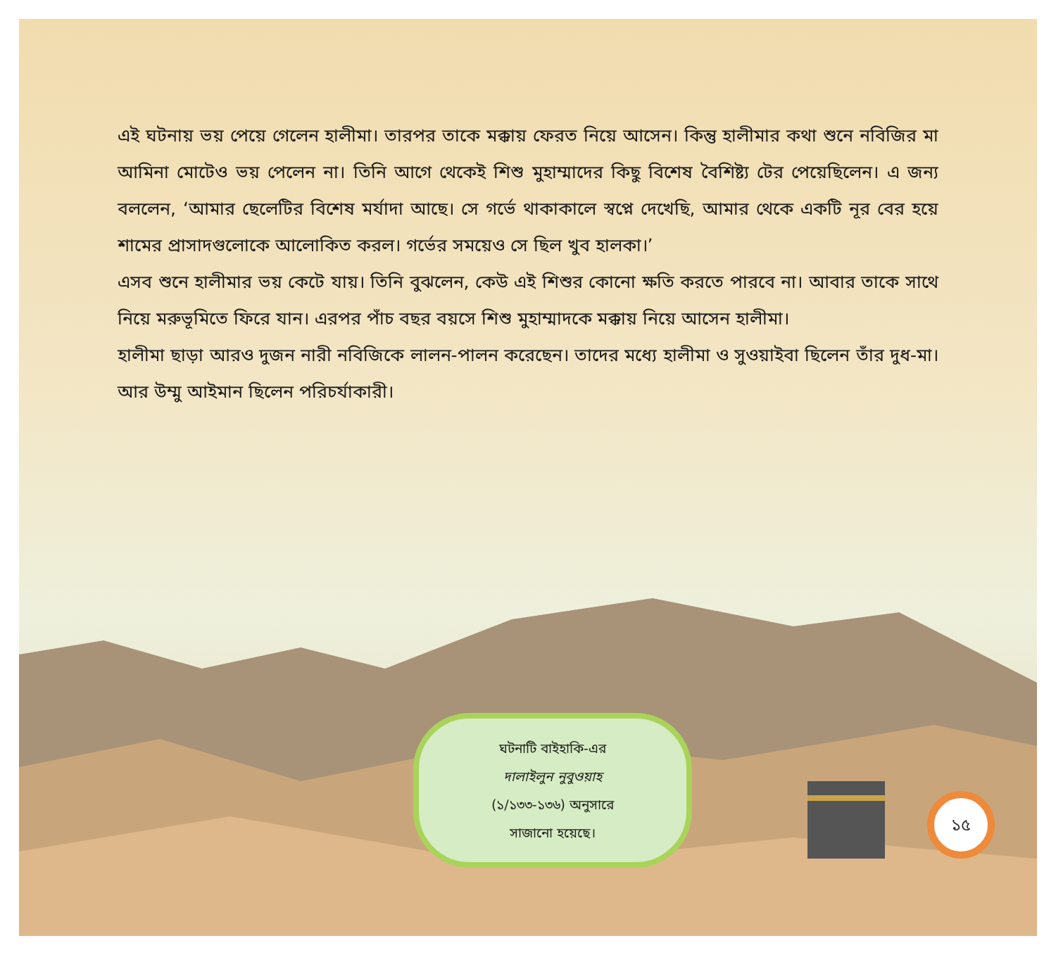এই ঘটনায় ভয় পেয়ে গেলেন হালীমা। তারপর তাকে মক্কায় ফেরত নিয়ে আসেন। কিন্তু হালীমার কথা শুনে নবিজির মা আমিনা মোটেও ভয় পেলেন না। তিনি আগে থেকেই শিশু মুহাম্মাদের কিছু বিশেষ বৈশিষ্ট্য টের পেয়েছিলেন। এ জন্য বললেন, ‘আমার ছেলেটির বিশেষ মর্যাদা আছে। সে গর্ভে থাকাকালে স্বপ্নে দেখেছি, আমার থেকে একটি নূর বের হয়ে শামের প্রাসাদগুলোকে আলোকিত করল। গর্ভের সময়েও সে ছিল খুব হালকা।’
এসব শুনে হালীমার ভয় কেটে যায়। তিনি বুঝলেন, কেউ এই শিশুর কোনো ক্ষতি করতে পারবে না। আবার তাকে সাথে নিয়ে মরুভূমিতে ফিরে যান। এরপর পাঁচ বছর বয়সে শিশু মুহাম্মাদকে মক্কায় নিয়ে আসেন হালীমা।
হালীমা ছাড়া আরও দুজন নারী নবিজিকে লালন-পালন করেছেন। তাদের মধ্যে হালীমা ও সুওয়াইবা ছিলেন তাঁর দুধ-মা। আর উম্মু আইমান ছিলেন পরিচর্যাকারী।
ঘটনাটি বাইহাকি-এর
দালাইলুন নুবুওয়াহ
(১/১৩৩-১৩৬) অনুসারে
সাজানো হয়েছে।
১৫